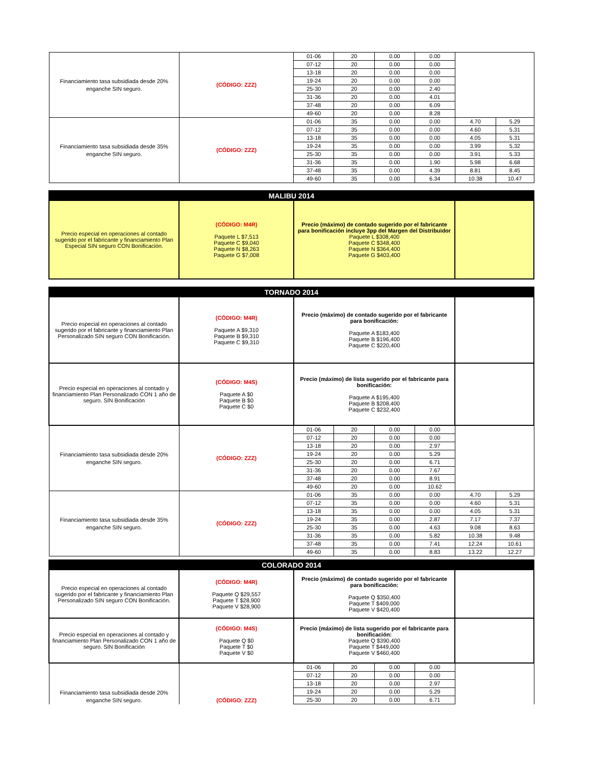| Financiamiento tasa subsidiada desde 20% enganche SIN seguro. | (CÓDIGO: ZZZ) | 01-06 | 20 | 0.00 | 0.00 | | |
| | | 07-12 | 20 | 0.00 | 0.00 | | |
| | | 13-18 | 20 | 0.00 | 0.00 | | |
| | | 19-24 | 20 | 0.00 | 0.00 | | |
| | | 25-30 | 20 | 0.00 | 2.40 | | |
| | | 31-36 | 20 | 0.00 | 4.01 | | |
| | | 37-48 | 20 | 0.00 | 6.09 | | |
| | | 49-60 | 20 | 0.00 | 8.28 | | |
| Financiamiento tasa subsidiada desde 35% enganche SIN seguro. | (CÓDIGO: ZZZ) | 01-06 | 35 | 0.00 | 0.00 | 4.70 | 5.29 |
| | | 07-12 | 35 | 0.00 | 0.00 | 4.60 | 5.31 |
| | | 13-18 | 35 | 0.00 | 0.00 | 4.05 | 5.31 |
| | | 19-24 | 35 | 0.00 | 0.00 | 3.99 | 5.32 |
| | | 25-30 | 35 | 0.00 | 0.00 | 3.91 | 5.33 |
| | | 31-36 | 35 | 0.00 | 1.90 | 5.98 | 6.68 |
| | | 37-48 | 35 | 0.00 | 4.39 | 8.81 | 8.45 |
| | | 49-60 | 35 | 0.00 | 6.34 | 10.38 | 10.47 |
| MALIBU 2014 | | | | | | | |
| Precio especial en operaciones al contado sugerido por el fabricante y financiamiento Plan Especial SIN seguro CON Bonificación. | (CÓDIGO: M4R) Paquete L $7,513 Paquete C $9,040 Paquete N $8,263 Paquete G $7,008 | Precio (máximo) de contado sugerido por el fabricante para bonificación incluye 3pp del Margen del Distribuidor Paquete L $308,400 Paquete C $348,400 Paquete N $364,400 Paquete G $403,400 | | | | | |
| TORNADO 2014 | | | | | | | |
| Precio especial en operaciones al contado sugerido por el fabricante y financiamiento Plan Personalizado SIN seguro CON Bonificación. | (CÓDIGO: M4R) Paquete A $9,310 Paquete B $9,310 Paquete C $9,310 | Precio (máximo) de contado sugerido por el fabricante para bonificación: Paquete A $183,400 Paquete B $196,400 Paquete C $220,400 | | | | | |
| Precio especial en operaciones al contado y financiamiento Plan Personalizado CON 1 año de seguro. SIN Bonificación | (CÓDIGO: M4S) Paquete A $0 Paquete B $0 Paquete C $0 | Precio (máximo) de lista sugerido por el fabricante para bonificación: Paquete A $195,400 Paquete B $208,400 Paquete C $232,400 | | | | | |
| Financiamiento tasa subsidiada desde 20% enganche SIN seguro. | (CÓDIGO: ZZZ) | 01-06 | 20 | 0.00 | 0.00 | | |
| | | 07-12 | 20 | 0.00 | 0.00 | | |
| | | 13-18 | 20 | 0.00 | 2.97 | | |
| | | 19-24 | 20 | 0.00 | 5.29 | | |
| | | 25-30 | 20 | 0.00 | 6.71 | | |
| | | 31-36 | 20 | 0.00 | 7.67 | | |
| | | 37-48 | 20 | 0.00 | 8.91 | | |
| | | 49-60 | 20 | 0.00 | 10.62 | | |
| Financiamiento tasa subsidiada desde 35% enganche SIN seguro. | (CÓDIGO: ZZZ) | 01-06 | 35 | 0.00 | 0.00 | 4.70 | 5.29 |
| | | 07-12 | 35 | 0.00 | 0.00 | 4.60 | 5.31 |
| | | 13-18 | 35 | 0.00 | 0.00 | 4.05 | 5.31 |
| | | 19-24 | 35 | 0.00 | 2.87 | 7.17 | 7.37 |
| | | 25-30 | 35 | 0.00 | 4.63 | 9.08 | 8.63 |
| | | 31-36 | 35 | 0.00 | 5.82 | 10.38 | 9.48 |
| | | 37-48 | 35 | 0.00 | 7.41 | 12.24 | 10.61 |
| | | 49-60 | 35 | 0.00 | 8.83 | 13.22 | 12.27 |
| COLORADO 2014 | | | | | | | |
| Precio especial en operaciones al contado sugerido por el fabricante y financiamiento Plan Personalizado SIN seguro CON Bonificación. | (CÓDIGO: M4R) Paquete Q $29,557 Paquete T $28,900 Paquete V $28,900 | Precio (máximo) de contado sugerido por el fabricante para bonificación: Paquete Q $350,400 Paquete T $409,000 Paquete V $420,400 | | | | | |
| Precio especial en operaciones al contado y financiamiento Plan Personalizado CON 1 año de seguro. SIN Bonificación | (CÓDIGO: M4S) Paquete Q $0 Paquete T $0 Paquete V $0 | Precio (máximo) de lista sugerido por el fabricante para bonificación: Paquete Q $390,400 Paquete T $449,000 Paquete V $460,400 | | | | | |
| Financiamiento tasa subsidiada desde 20% enganche SIN seguro. | (CÓDIGO: ZZZ) | 01-06 | 20 | 0.00 | 0.00 | | |
| | | 07-12 | 20 | 0.00 | 0.00 | | |
| | | 13-18 | 20 | 0.00 | 2.97 | | |
| | | 19-24 | 20 | 0.00 | 5.29 | | |
| | | 25-30 | 20 | 0.00 | 6.71 | | |